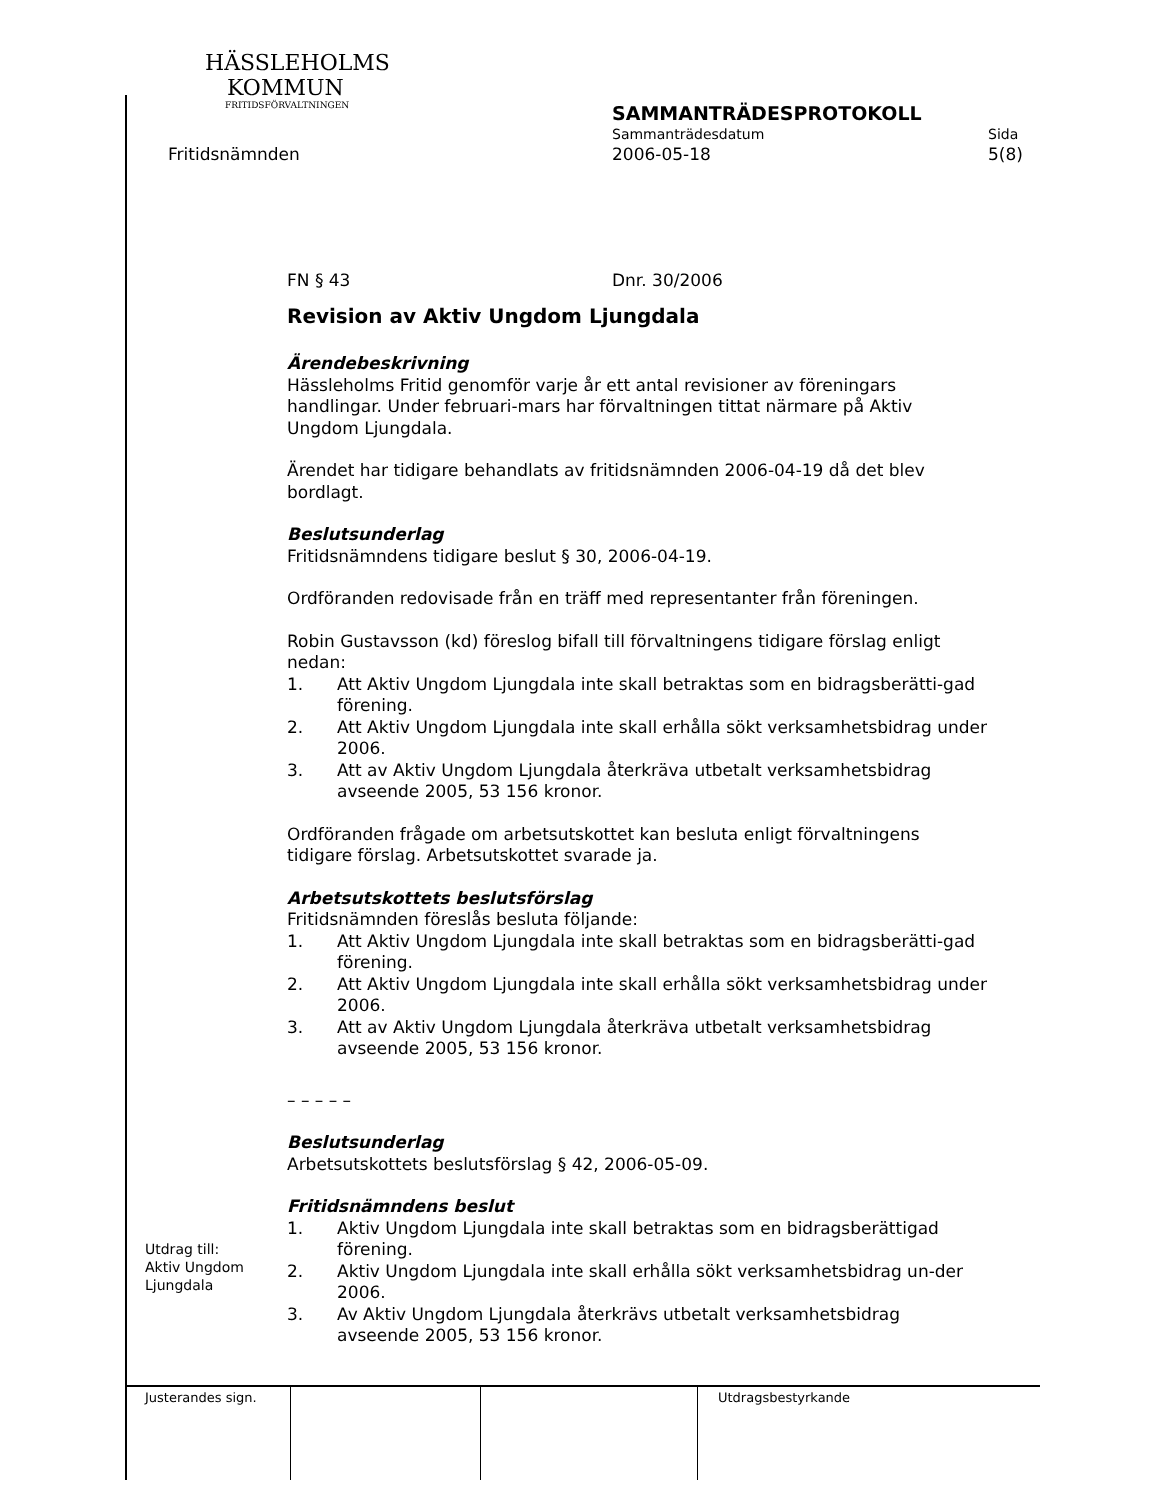HÄSSLEHOLMS
KOMMUN
FRITIDSFÖRVALTNINGEN
SAMMANTRÄDESPROTOKOLL
Sammanträdesdatum Sida
Fritidsnämnden 2006-05-18 5(8)
FN § 43 Dnr. 30/2006
Revision av Aktiv Ungdom Ljungdala
Ärendebeskrivning
Hässleholms Fritid genomför varje år ett antal revisioner av föreningars handlingar. Under februari-mars har förvaltningen tittat närmare på Aktiv Ungdom Ljungdala.
Ärendet har tidigare behandlats av fritidsnämnden 2006-04-19 då det blev bordlagt.
Beslutsunderlag
Fritidsnämndens tidigare beslut § 30, 2006-04-19.
Ordföranden redovisade från en träff med representanter från föreningen.
Robin Gustavsson (kd) föreslog bifall till förvaltningens tidigare förslag enligt nedan:
1. Att Aktiv Ungdom Ljungdala inte skall betraktas som en bidragsberätti-gad förening.
2. Att Aktiv Ungdom Ljungdala inte skall erhålla sökt verksamhetsbidrag under 2006.
3. Att av Aktiv Ungdom Ljungdala återkräva utbetalt verksamhetsbidrag avseende 2005, 53 156 kronor.
Ordföranden frågade om arbetsutskottet kan besluta enligt förvaltningens tidigare förslag. Arbetsutskottet svarade ja.
Arbetsutskottets beslutsförslag
Fritidsnämnden föreslås besluta följande:
1. Att Aktiv Ungdom Ljungdala inte skall betraktas som en bidragsberätti-gad förening.
2. Att Aktiv Ungdom Ljungdala inte skall erhålla sökt verksamhetsbidrag under 2006.
3. Att av Aktiv Ungdom Ljungdala återkräva utbetalt verksamhetsbidrag avseende 2005, 53 156 kronor.
– – – – –
Beslutsunderlag
Arbetsutskottets beslutsförslag § 42, 2006-05-09.
Fritidsnämndens beslut
1. Aktiv Ungdom Ljungdala inte skall betraktas som en bidragsberättigad förening.
2. Aktiv Ungdom Ljungdala inte skall erhålla sökt verksamhetsbidrag un-der 2006.
3. Av Aktiv Ungdom Ljungdala återkrävs utbetalt verksamhetsbidrag avseende 2005, 53 156 kronor.
Utdrag till:
Aktiv Ungdom
Ljungdala
Justerandes sign. Utdragsbestyrkande